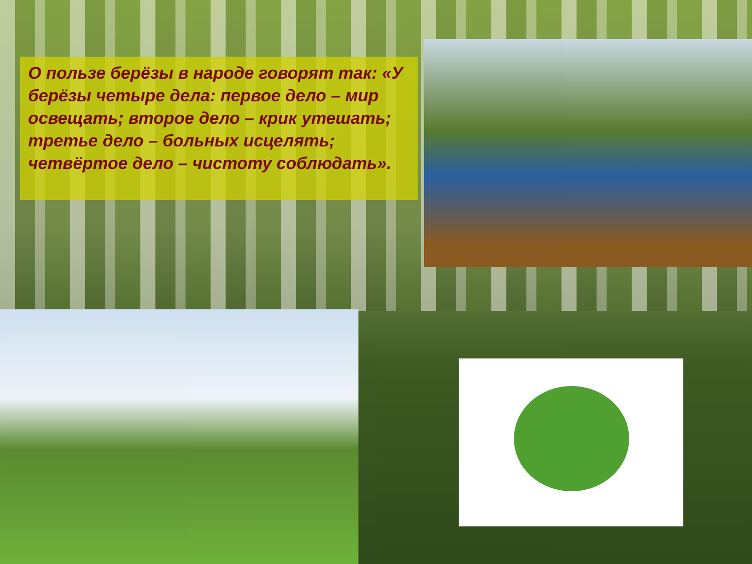О пользе берёзы в народе говорят так: «У берёзы четыре дела: первое дело – мир освещать; второе дело – крик утешать; третье дело – больных исцелять; четвёртое дело – чистоту соблюдать».